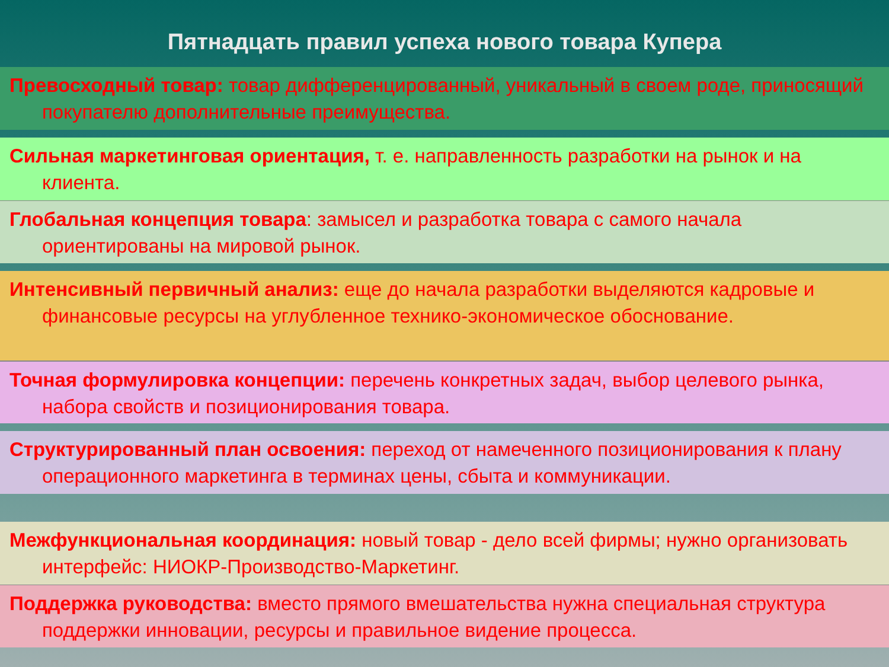Пятнадцать правил успеха нового товара Купера
Превосходный товар: товар дифференцированный, уникальный в своем роде, приносящий покупателю дополнительные преимущества.
Сильная маркетинговая ориентация, т. е. направленность разработки на рынок и на клиента.
Глобальная концепция товара: замысел и разработка товара с самого начала ориентированы на мировой рынок.
Интенсивный первичный анализ: еще до начала разработки выделяются кадровые и финансовые ресурсы на углубленное технико-экономическое обоснование.
Точная формулировка концепции: перечень конкретных задач, выбор целевого рынка, набора свойств и позиционирования товара.
Структурированный план освоения: переход от намеченного позиционирования к плану операционного маркетинга в терминах цены, сбыта и коммуникации.
Межфункциональная координация: новый товар - дело всей фирмы; нужно организовать интерфейс: НИОКР-Производство-Маркетинг.
Поддержка руководства: вместо прямого вмешательства нужна специальная структура поддержки инновации, ресурсы и правильное видение процесса.